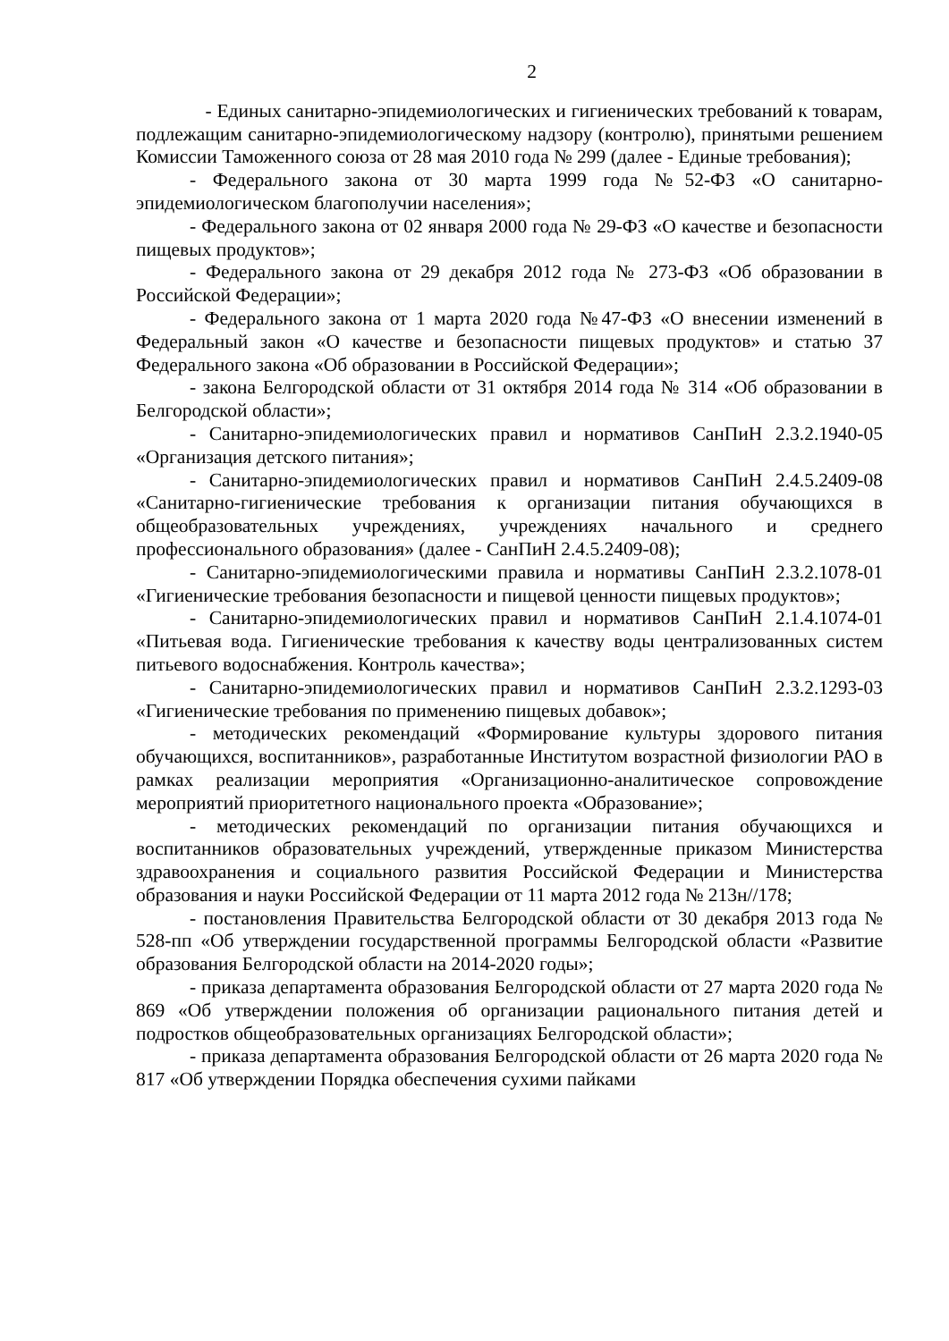2
- Единых санитарно-эпидемиологических и гигиенических требований к товарам, подлежащим санитарно-эпидемиологическому надзору (контролю), принятыми решением Комиссии Таможенного союза от 28 мая 2010 года № 299 (далее - Единые требования);
- Федерального закона от 30 марта 1999 года №52-ФЗ «О санитарно-эпидемиологическом благополучии населения»;
- Федерального закона от 02 января 2000 года № 29-ФЗ «О качестве и безопасности пищевых продуктов»;
- Федерального закона от 29 декабря 2012 года № 273-ФЗ «Об образовании в Российской Федерации»;
- Федерального закона от 1 марта 2020 года №47-ФЗ «О внесении изменений в Федеральный закон «О качестве и безопасности пищевых продуктов» и статью 37 Федерального закона «Об образовании в Российской Федерации»;
- закона Белгородской области от 31 октября 2014 года № 314 «Об образовании в Белгородской области»;
- Санитарно-эпидемиологических правил и нормативов СанПиН 2.3.2.1940-05 «Организация детского питания»;
- Санитарно-эпидемиологических правил и нормативов СанПиН 2.4.5.2409-08 «Санитарно-гигиенические требования к организации питания обучающихся в общеобразовательных учреждениях, учреждениях начального и среднего профессионального образования» (далее - СанПиН 2.4.5.2409-08);
- Санитарно-эпидемиологическими правила и нормативы СанПиН 2.3.2.1078-01 «Гигиенические требования безопасности и пищевой ценности пищевых продуктов»;
- Санитарно-эпидемиологических правил и нормативов СанПиН 2.1.4.1074-01 «Питьевая вода. Гигиенические требования к качеству воды централизованных систем питьевого водоснабжения. Контроль качества»;
- Санитарно-эпидемиологических правил и нормативов СанПиН 2.3.2.1293-03 «Гигиенические требования по применению пищевых добавок»;
- методических рекомендаций «Формирование культуры здорового питания обучающихся, воспитанников», разработанные Институтом возрастной физиологии РАО в рамках реализации мероприятия «Организационно-аналитическое сопровождение мероприятий приоритетного национального проекта «Образование»;
- методических рекомендаций по организации питания обучающихся и воспитанников образовательных учреждений, утвержденные приказом Министерства здравоохранения и социального развития Российской Федерации и Министерства образования и науки Российской Федерации от 11 марта 2012 года № 213н//178;
- постановления Правительства Белгородской области от 30 декабря 2013 года № 528-пп «Об утверждении государственной программы Белгородской области «Развитие образования Белгородской области на 2014-2020 годы»;
- приказа департамента образования Белгородской области от 27 марта 2020 года № 869 «Об утверждении положения об организации рационального питания детей и подростков общеобразовательных организациях Белгородской области»;
- приказа департамента образования Белгородской области от 26 марта 2020 года № 817 «Об утверждении Порядка обеспечения сухими пайками